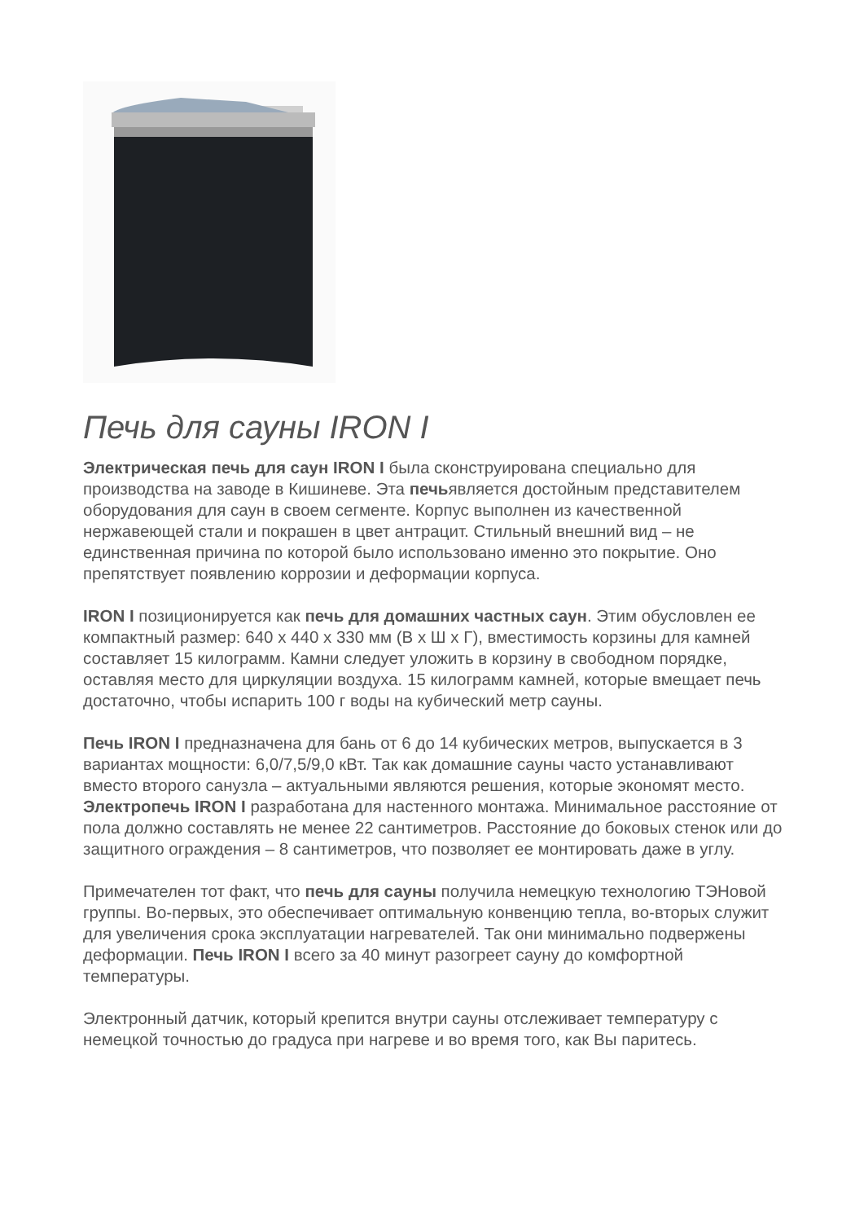Печь для сауны IRON I
Электрическая печь для саун IRON I была сконструирована специально для производства на заводе в Кишиневе. Эта печьявляется достойным представителем оборудования для саун в своем сегменте. Корпус выполнен из качественной нержавеющей стали и покрашен в цвет антрацит. Стильный внешний вид – не единственная причина по которой было использовано именно это покрытие. Оно препятствует появлению коррозии и деформации корпуса.
IRON I позиционируется как печь для домашних частных саун. Этим обусловлен ее компактный размер: 640 x 440 x 330 мм (В x Ш x Г), вместимость корзины для камней составляет 15 килограмм. Камни следует уложить в корзину в свободном порядке, оставляя место для циркуляции воздуха. 15 килограмм камней, которые вмещает печь достаточно, чтобы испарить 100 г воды на кубический метр сауны.
Печь IRON I предназначена для бань от 6 до 14 кубических метров, выпускается в 3 вариантах мощности: 6,0/7,5/9,0 кВт. Так как домашние сауны часто устанавливают вместо второго санузла – актуальными являются решения, которые экономят место. Электропечь IRON I разработана для настенного монтажа. Минимальное расстояние от пола должно составлять не менее 22 сантиметров. Расстояние до боковых стенок или до защитного ограждения – 8 сантиметров, что позволяет ее монтировать даже в углу.
Примечателен тот факт, что печь для сауны получила немецкую технологию ТЭНовой группы. Во-первых, это обеспечивает оптимальную конвенцию тепла, во-вторых служит для увеличения срока эксплуатации нагревателей. Так они минимально подвержены деформации. Печь IRON I всего за 40 минут разогреет сауну до комфортной температуры.
Электронный датчик, который крепится внутри сауны отслеживает температуру с немецкой точностью до градуса при нагреве и во время того, как Вы паритесь.